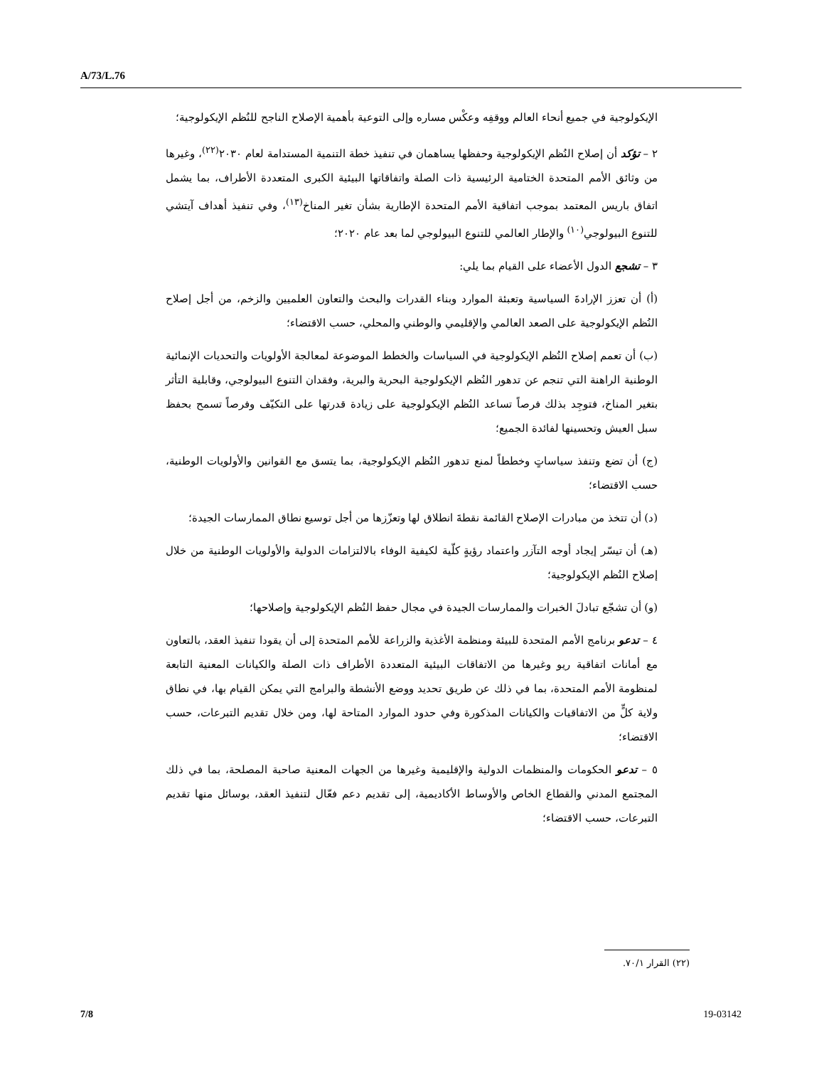A/73/L.76
الإيكولوجية في جميع أنحاء العالم ووقفِه وعكْس مساره وإلى التوعية بأهمية الإصلاح الناجح للنُظم الإيكولوجية؛
٢ – تؤكد أن إصلاح النُظم الإيكولوجية وحفظها يساهمان في تنفيذ خطة التنمية المستدامة لعام ٢٠٣٠<sup>(٢٢)</sup>، وغيرها من وثائق الأمم المتحدة الختامية الرئيسية ذات الصلة واتفاقاتها البيئية الكبرى المتعددة الأطراف، بما يشمل اتفاق باريس المعتمد بموجب اتفاقية الأمم المتحدة الإطارية بشأن تغير المناخ<sup>(١٣)</sup>، وفي تنفيذ أهداف آيتشي للتنوع البيولوجي<sup>(١٠)</sup> والإطار العالمي للتنوع البيولوجي لما بعد عام ٢٠٢٠؛
٣ – تشجع الدول الأعضاء على القيام بما يلي:
(أ) أن تعزز الإرادةَ السياسية وتعبئة الموارد وبناء القدرات والبحث والتعاون العلميين والزخم، من أجل إصلاح النُظم الإيكولوجية على الصعد العالمي والإقليمي والوطني والمحلي، حسب الاقتضاء؛
(ب) أن تعمم إصلاح النُظم الإيكولوجية في السياسات والخطط الموضوعة لمعالجة الأولويات والتحديات الإنمائية الوطنية الراهنة التي تنجم عن تدهور النُظم الإيكولوجية البحرية والبرية، وفقدان التنوع البيولوجي، وقابلية التأثر بتغير المناخ، فتوجِد بذلك فرصاً تساعد النُظم الإيكولوجية على زيادة قدرتها على التكيّف وفرصاً تسمح بحفظ سبل العيش وتحسينها لفائدة الجميع؛
(ج) أن تضع وتنفذ سياساتٍ وخططاً لمنع تدهور النُظم الإيكولوجية، بما يتسق مع القوانين والأولويات الوطنية، حسب الاقتضاء؛
(د) أن تتخذ من مبادرات الإصلاح القائمة نقطةَ انطلاق لها وتعزّزها من أجل توسيع نطاق الممارسات الجيدة؛
(هـ) أن تيسّر إيجاد أوجه التآزر واعتماد رؤيةٍ كلّية لكيفية الوفاء بالالتزامات الدولية والأولويات الوطنية من خلال إصلاح النُظم الإيكولوجية؛
(و) أن تشجّع تبادلَ الخبرات والممارسات الجيدة في مجال حفظ النُظم الإيكولوجية وإصلاحها؛
٤ – تدعو برنامج الأمم المتحدة للبيئة ومنظمة الأغذية والزراعة للأمم المتحدة إلى أن يقودا تنفيذ العقد، بالتعاون مع أمانات اتفاقية ريو وغيرها من الاتفاقات البيئية المتعددة الأطراف ذات الصلة والكيانات المعنية التابعة لمنظومة الأمم المتحدة، بما في ذلك عن طريق تحديد ووضع الأنشطة والبرامج التي يمكن القيام بها، في نطاق ولاية كلٍّ من الاتفاقيات والكيانات المذكورة وفي حدود الموارد المتاحة لها، ومن خلال تقديم التبرعات، حسب الاقتضاء؛
٥ – تدعو الحكومات والمنظمات الدولية والإقليمية وغيرها من الجهات المعنية صاحبة المصلحة، بما في ذلك المجتمع المدني والقطاع الخاص والأوساط الأكاديمية، إلى تقديم دعم فعّال لتنفيذ العقد، بوسائل منها تقديم التبرعات، حسب الاقتضاء؛
(٢٢) القرار ٧٠/١.
7/8 19-03142